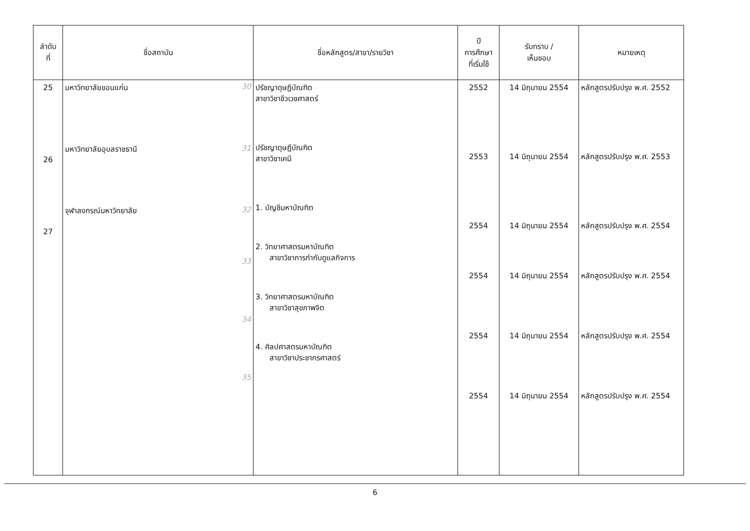| ลำดับ ที่ | ชื่อสถาบัน | ชื่อหลักสูตร/สาขา/รายวิชา | ปี การศึกษา ที่เริ่มใช้ | รับทราบ / เห็นชอบ | หมายเหตุ |
| --- | --- | --- | --- | --- | --- |
| 25 26 27 | มหาวิทยาลัยขอนแก่น 30 มหาวิทยาลัยอุบลราชธานี 31 จุฬาลงกรณ์มหาวิทยาลัย 32 33 34 35 | ปรัชญาดุษฎีบัณฑิต สาขาวิชาชีวเวชศาสตร์ ปรัชญาดุษฎีบัณฑิต สาขาวิชาเคมี 1. บัญชีมหาบัณฑิต 2. วิทยาศาสตรมหาบัณฑิต สาขาวิชาการกำกับดูแลกิจการ 3. วิทยาศาสตรมหาบัณฑิต สาขาวิชาสุขภาพจิต 4. ศิลปศาสตรมหาบัณฑิต สาขาวิชาประชากรศาสตร์ | 2552 2553 2554 2554 2554 2554 | 14 มิถุนายน 2554 14 มิถุนายน 2554 14 มิถุนายน 2554 14 มิถุนายน 2554 14 มิถุนายน 2554 14 มิถุนายน 2554 | หลักสูตรปรับปรุง พ.ศ. 2552 หลักสูตรปรับปรุง พ.ศ. 2553 หลักสูตรปรับปรุง พ.ศ. 2554 หลักสูตรปรับปรุง พ.ศ. 2554 หลักสูตรปรับปรุง พ.ศ. 2554 หลักสูตรปรับปรุง พ.ศ. 2554 |
6